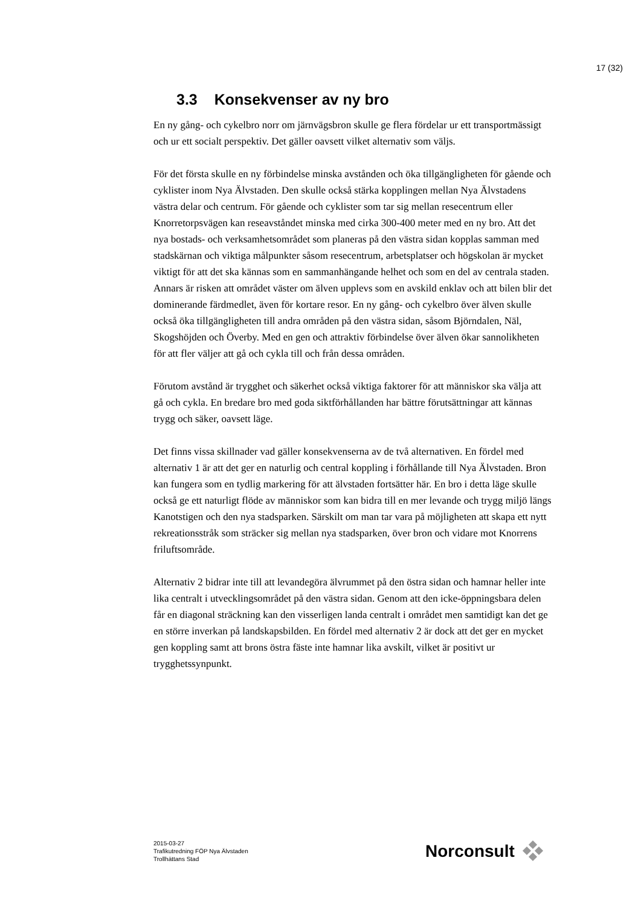17 (32)
3.3 Konsekvenser av ny bro
En ny gång- och cykelbro norr om järnvägsbron skulle ge flera fördelar ur ett transportmässigt och ur ett socialt perspektiv. Det gäller oavsett vilket alternativ som väljs.
För det första skulle en ny förbindelse minska avstånden och öka tillgängligheten för gående och cyklister inom Nya Älvstaden. Den skulle också stärka kopplingen mellan Nya Älvstadens västra delar och centrum. För gående och cyklister som tar sig mellan resecentrum eller Knorretorpsvägen kan reseavståndet minska med cirka 300-400 meter med en ny bro. Att det nya bostads- och verksamhetsområdet som planeras på den västra sidan kopplas samman med stadskärnan och viktiga målpunkter såsom resecentrum, arbetsplatser och högskolan är mycket viktigt för att det ska kännas som en sammanhängande helhet och som en del av centrala staden. Annars är risken att området väster om älven upplevs som en avskild enklav och att bilen blir det dominerande färdmedlet, även för kortare resor. En ny gång- och cykelbro över älven skulle också öka tillgängligheten till andra områden på den västra sidan, såsom Björndalen, Näl, Skogshöjden och Överby. Med en gen och attraktiv förbindelse över älven ökar sannolikheten för att fler väljer att gå och cykla till och från dessa områden.
Förutom avstånd är trygghet och säkerhet också viktiga faktorer för att människor ska välja att gå och cykla. En bredare bro med goda siktförhållanden har bättre förutsättningar att kännas trygg och säker, oavsett läge.
Det finns vissa skillnader vad gäller konsekvenserna av de två alternativen. En fördel med alternativ 1 är att det ger en naturlig och central koppling i förhållande till Nya Älvstaden. Bron kan fungera som en tydlig markering för att älvstaden fortsätter här. En bro i detta läge skulle också ge ett naturligt flöde av människor som kan bidra till en mer levande och trygg miljö längs Kanotstigen och den nya stadsparken. Särskilt om man tar vara på möjligheten att skapa ett nytt rekreationsstråk som sträcker sig mellan nya stadsparken, över bron och vidare mot Knorrens friluftsområde.
Alternativ 2 bidrar inte till att levandegöra älvrummet på den östra sidan och hamnar heller inte lika centralt i utvecklingsområdet på den västra sidan. Genom att den icke-öppningsbara delen får en diagonal sträckning kan den visserligen landa centralt i området men samtidigt kan det ge en större inverkan på landskapsbilden. En fördel med alternativ 2 är dock att det ger en mycket gen koppling samt att brons östra fäste inte hamnar lika avskilt, vilket är positivt ur trygghetssynpunkt.
2015-03-27
Trafikutredning FÖP Nya Älvstaden
Trollhättans Stad
Norconsult